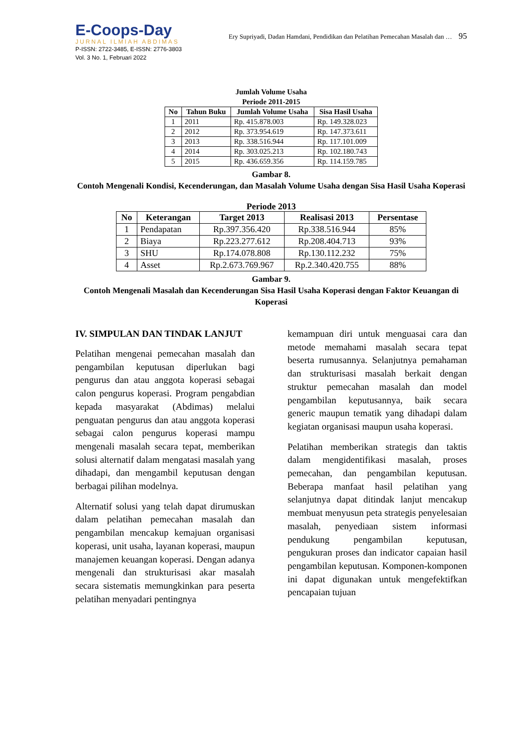E-Coops-Day
JURNAL ILMIAH ABDIMAS
P-ISSN: 2722-3485, E-ISSN: 2776-3803
Vol. 3 No. 1, Februari 2022
Ery Supriyadi, Dadan Hamdani, Pendidikan dan Pelatihan Pemecahan Masalah dan … 95
Jumlah Volume Usaha
Periode 2011-2015
| No | Tahun Buku | Jumlah Volume Usaha | Sisa Hasil Usaha |
| --- | --- | --- | --- |
| 1 | 2011 | Rp. 415.878.003 | Rp. 149.328.023 |
| 2 | 2012 | Rp. 373.954.619 | Rp. 147.373.611 |
| 3 | 2013 | Rp. 338.516.944 | Rp. 117.101.009 |
| 4 | 2014 | Rp. 303.025.213 | Rp. 102.180.743 |
| 5 | 2015 | Rp. 436.659.356 | Rp. 114.159.785 |
Gambar 8.
Contoh Mengenali Kondisi, Kecenderungan, dan Masalah Volume Usaha dengan Sisa Hasil Usaha Koperasi
Periode 2013
| No | Keterangan | Target 2013 | Realisasi 2013 | Persentase |
| --- | --- | --- | --- | --- |
| 1 | Pendapatan | Rp.397.356.420 | Rp.338.516.944 | 85% |
| 2 | Biaya | Rp.223.277.612 | Rp.208.404.713 | 93% |
| 3 | SHU | Rp.174.078.808 | Rp.130.112.232 | 75% |
| 4 | Asset | Rp.2.673.769.967 | Rp.2.340.420.755 | 88% |
Gambar 9.
Contoh Mengenali Masalah dan Kecenderungan Sisa Hasil Usaha Koperasi dengan Faktor Keuangan di Koperasi
IV. SIMPULAN DAN TINDAK LANJUT
Pelatihan mengenai pemecahan masalah dan pengambilan keputusan diperlukan bagi pengurus dan atau anggota koperasi sebagai calon pengurus koperasi. Program pengabdian kepada masyarakat (Abdimas) melalui penguatan pengurus dan atau anggota koperasi sebagai calon pengurus koperasi mampu mengenali masalah secara tepat, memberikan solusi alternatif dalam mengatasi masalah yang dihadapi, dan mengambil keputusan dengan berbagai pilihan modelnya.
Alternatif solusi yang telah dapat dirumuskan dalam pelatihan pemecahan masalah dan pengambilan mencakup kemajuan organisasi koperasi, unit usaha, layanan koperasi, maupun manajemen keuangan koperasi. Dengan adanya mengenali dan strukturisasi akar masalah secara sistematis memungkinkan para peserta pelatihan menyadari pentingnya
kemampuan diri untuk menguasai cara dan metode memahami masalah secara tepat beserta rumusannya. Selanjutnya pemahaman dan strukturisasi masalah berkait dengan struktur pemecahan masalah dan model pengambilan keputusannya, baik secara generic maupun tematik yang dihadapi dalam kegiatan organisasi maupun usaha koperasi.
Pelatihan memberikan strategis dan taktis dalam mengidentifikasi masalah, proses pemecahan, dan pengambilan keputusan. Beberapa manfaat hasil pelatihan yang selanjutnya dapat ditindak lanjut mencakup membuat menyusun peta strategis penyelesaian masalah, penyediaan sistem informasi pendukung pengambilan keputusan, pengukuran proses dan indicator capaian hasil pengambilan keputusan. Komponen-komponen ini dapat digunakan untuk mengefektifkan pencapaian tujuan